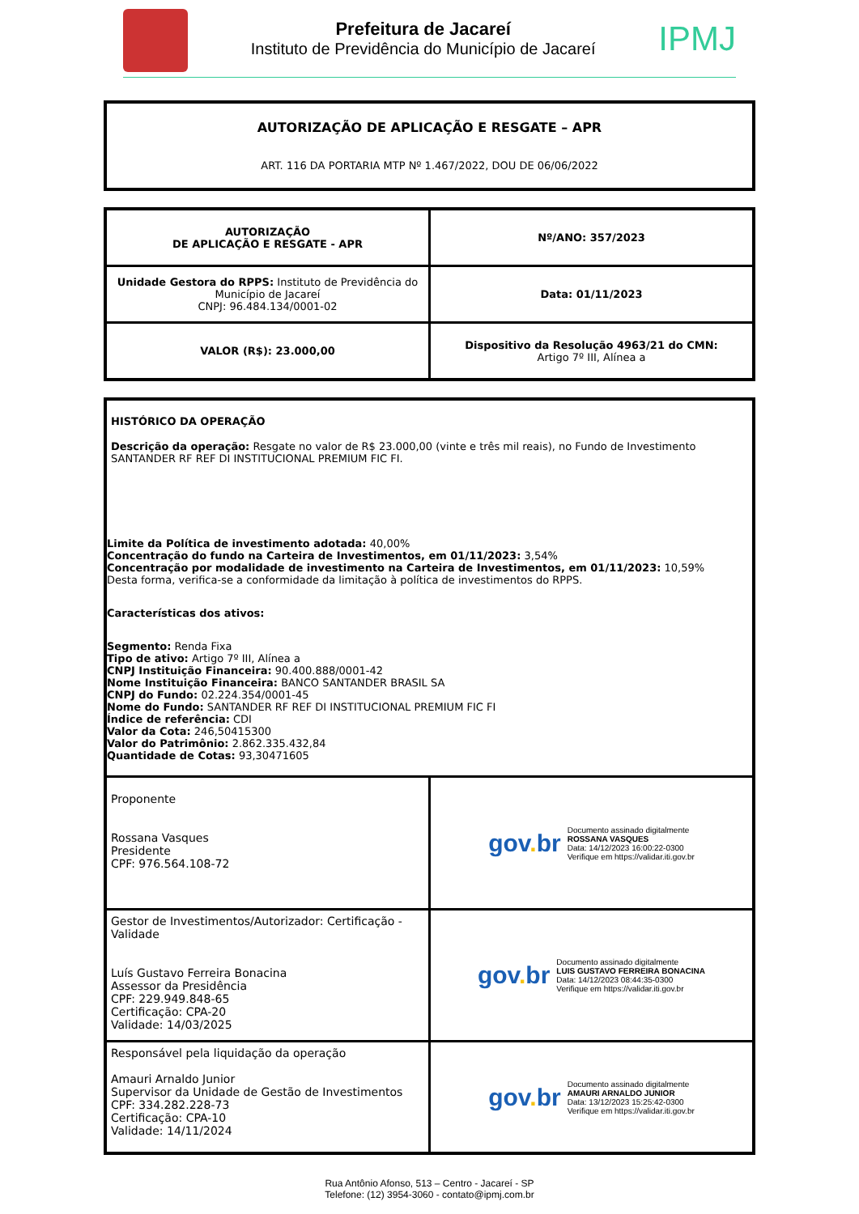Prefeitura de Jacareí
Instituto de Previdência do Município de Jacareí
IPMJ
AUTORIZAÇÃO DE APLICAÇÃO E RESGATE – APR
ART. 116 DA PORTARIA MTP Nº 1.467/2022, DOU DE 06/06/2022
| AUTORIZAÇÃO DE APLICAÇÃO E RESGATE - APR | Nº/ANO: 357/2023 |
| Unidade Gestora do RPPS: Instituto de Previdência do Município de Jacareí CNPJ: 96.484.134/0001-02 | Data: 01/11/2023 |
| VALOR (R$): 23.000,00 | Dispositivo da Resolução 4963/21 do CMN: Artigo 7º III, Alínea a |
| HISTÓRICO DA OPERAÇÃO Descrição da operação: Resgate no valor de R$ 23.000,00 (vinte e três mil reais), no Fundo de Investimento SANTANDER RF REF DI INSTITUCIONAL PREMIUM FIC FI. Limite da Política de investimento adotada: 40,00% Concentração do fundo na Carteira de Investimentos, em 01/11/2023: 3,54% Concentração por modalidade de investimento na Carteira de Investimentos, em 01/11/2023: 10,59% Desta forma, verifica-se a conformidade da limitação à política de investimentos do RPPS. Características dos ativos: Segmento: Renda Fixa Tipo de ativo: Artigo 7º III, Alínea a CNPJ Instituição Financeira: 90.400.888/0001-42 Nome Instituição Financeira: BANCO SANTANDER BRASIL SA CNPJ do Fundo: 02.224.354/0001-45 Nome do Fundo: SANTANDER RF REF DI INSTITUCIONAL PREMIUM FIC FI Índice de referência: CDI Valor da Cota: 246,50415300 Valor do Patrimônio: 2.862.335.432,84 Quantidade de Cotas: 93,30471605 | |
| Proponente Rossana Vasques Presidente CPF: 976.564.108-72 | gov . br Documento assinado digitalmente ROSSANA VASQUES Data: 14/12/2023 16:00:22-0300 Verifique em https://validar.iti.gov.br |
| Gestor de Investimentos/Autorizador: Certificação - Validade Luís Gustavo Ferreira Bonacina Assessor da Presidência CPF: 229.949.848-65 Certificação: CPA-20 Validade: 14/03/2025 | gov . br Documento assinado digitalmente LUIS GUSTAVO FERREIRA BONACINA Data: 14/12/2023 08:44:35-0300 Verifique em https://validar.iti.gov.br |
| Responsável pela liquidação da operação Amauri Arnaldo Junior Supervisor da Unidade de Gestão de Investimentos CPF: 334.282.228-73 Certificação: CPA-10 Validade: 14/11/2024 | gov . br Documento assinado digitalmente AMAURI ARNALDO JUNIOR Data: 13/12/2023 15:25:42-0300 Verifique em https://validar.iti.gov.br |
Rua Antônio Afonso, 513 – Centro - Jacareí - SP
Telefone: (12) 3954-3060 - contato@ipmj.com.br